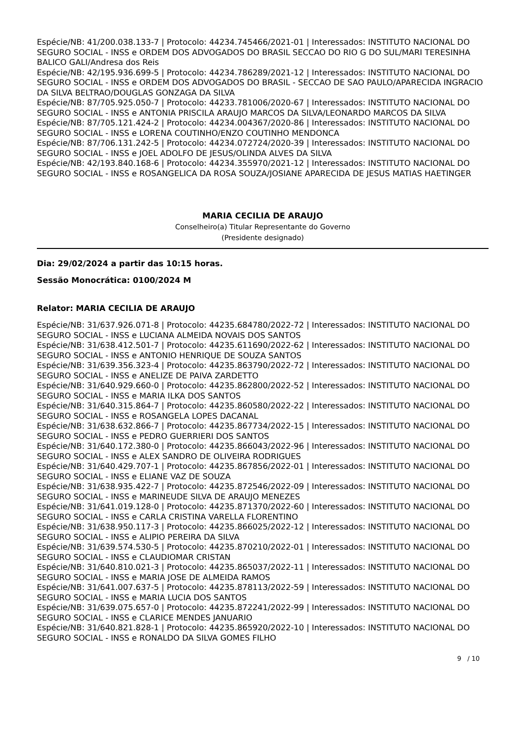Espécie/NB: 41/200.038.133-7 | Protocolo: 44234.745466/2021-01 | Interessados: INSTITUTO NACIONAL DO SEGURO SOCIAL - INSS e ORDEM DOS ADVOGADOS DO BRASIL SECCAO DO RIO G DO SUL/MARI TERESINHA BALICO GALI/Andresa dos Reis
Espécie/NB: 42/195.936.699-5 | Protocolo: 44234.786289/2021-12 | Interessados: INSTITUTO NACIONAL DO SEGURO SOCIAL - INSS e ORDEM DOS ADVOGADOS DO BRASIL - SECCAO DE SAO PAULO/APARECIDA INGRACIO DA SILVA BELTRAO/DOUGLAS GONZAGA DA SILVA
Espécie/NB: 87/705.925.050-7 | Protocolo: 44233.781006/2020-67 | Interessados: INSTITUTO NACIONAL DO SEGURO SOCIAL - INSS e ANTONIA PRISCILA ARAUJO MARCOS DA SILVA/LEONARDO MARCOS DA SILVA
Espécie/NB: 87/705.121.424-2 | Protocolo: 44234.004367/2020-86 | Interessados: INSTITUTO NACIONAL DO SEGURO SOCIAL - INSS e LORENA COUTINHO/ENZO COUTINHO MENDONCA
Espécie/NB: 87/706.131.242-5 | Protocolo: 44234.072724/2020-39 | Interessados: INSTITUTO NACIONAL DO SEGURO SOCIAL - INSS e JOEL ADOLFO DE JESUS/OLINDA ALVES DA SILVA
Espécie/NB: 42/193.840.168-6 | Protocolo: 44234.355970/2021-12 | Interessados: INSTITUTO NACIONAL DO SEGURO SOCIAL - INSS e ROSANGELICA DA ROSA SOUZA/JOSIANE APARECIDA DE JESUS MATIAS HAETINGER
MARIA CECILIA DE ARAUJO
Conselheiro(a) Titular Representante do Governo
(Presidente designado)
Dia: 29/02/2024 a partir das 10:15 horas.
Sessão Monocrática: 0100/2024 M
Relator: MARIA CECILIA DE ARAUJO
Espécie/NB: 31/637.926.071-8 | Protocolo: 44235.684780/2022-72 | Interessados: INSTITUTO NACIONAL DO SEGURO SOCIAL - INSS e LUCIANA ALMEIDA NOVAIS DOS SANTOS
Espécie/NB: 31/638.412.501-7 | Protocolo: 44235.611690/2022-62 | Interessados: INSTITUTO NACIONAL DO SEGURO SOCIAL - INSS e ANTONIO HENRIQUE DE SOUZA SANTOS
Espécie/NB: 31/639.356.323-4 | Protocolo: 44235.863790/2022-72 | Interessados: INSTITUTO NACIONAL DO SEGURO SOCIAL - INSS e ANELIZE DE PAIVA ZARDETTO
Espécie/NB: 31/640.929.660-0 | Protocolo: 44235.862800/2022-52 | Interessados: INSTITUTO NACIONAL DO SEGURO SOCIAL - INSS e MARIA ILKA DOS SANTOS
Espécie/NB: 31/640.315.864-7 | Protocolo: 44235.860580/2022-22 | Interessados: INSTITUTO NACIONAL DO SEGURO SOCIAL - INSS e ROSANGELA LOPES DACANAL
Espécie/NB: 31/638.632.866-7 | Protocolo: 44235.867734/2022-15 | Interessados: INSTITUTO NACIONAL DO SEGURO SOCIAL - INSS e PEDRO GUERRIERI DOS SANTOS
Espécie/NB: 31/640.172.380-0 | Protocolo: 44235.866043/2022-96 | Interessados: INSTITUTO NACIONAL DO SEGURO SOCIAL - INSS e ALEX SANDRO DE OLIVEIRA RODRIGUES
Espécie/NB: 31/640.429.707-1 | Protocolo: 44235.867856/2022-01 | Interessados: INSTITUTO NACIONAL DO SEGURO SOCIAL - INSS e ELIANE VAZ DE SOUZA
Espécie/NB: 31/638.935.422-7 | Protocolo: 44235.872546/2022-09 | Interessados: INSTITUTO NACIONAL DO SEGURO SOCIAL - INSS e MARINEUDE SILVA DE ARAUJO MENEZES
Espécie/NB: 31/641.019.128-0 | Protocolo: 44235.871370/2022-60 | Interessados: INSTITUTO NACIONAL DO SEGURO SOCIAL - INSS e CARLA CRISTINA VARELLA FLORENTINO
Espécie/NB: 31/638.950.117-3 | Protocolo: 44235.866025/2022-12 | Interessados: INSTITUTO NACIONAL DO SEGURO SOCIAL - INSS e ALIPIO PEREIRA DA SILVA
Espécie/NB: 31/639.574.530-5 | Protocolo: 44235.870210/2022-01 | Interessados: INSTITUTO NACIONAL DO SEGURO SOCIAL - INSS e CLAUDIOMAR CRISTAN
Espécie/NB: 31/640.810.021-3 | Protocolo: 44235.865037/2022-11 | Interessados: INSTITUTO NACIONAL DO SEGURO SOCIAL - INSS e MARIA JOSE DE ALMEIDA RAMOS
Espécie/NB: 31/641.007.637-5 | Protocolo: 44235.878113/2022-59 | Interessados: INSTITUTO NACIONAL DO SEGURO SOCIAL - INSS e MARIA LUCIA DOS SANTOS
Espécie/NB: 31/639.075.657-0 | Protocolo: 44235.872241/2022-99 | Interessados: INSTITUTO NACIONAL DO SEGURO SOCIAL - INSS e CLARICE MENDES JANUARIO
Espécie/NB: 31/640.821.828-1 | Protocolo: 44235.865920/2022-10 | Interessados: INSTITUTO NACIONAL DO SEGURO SOCIAL - INSS e RONALDO DA SILVA GOMES FILHO
9 / 10